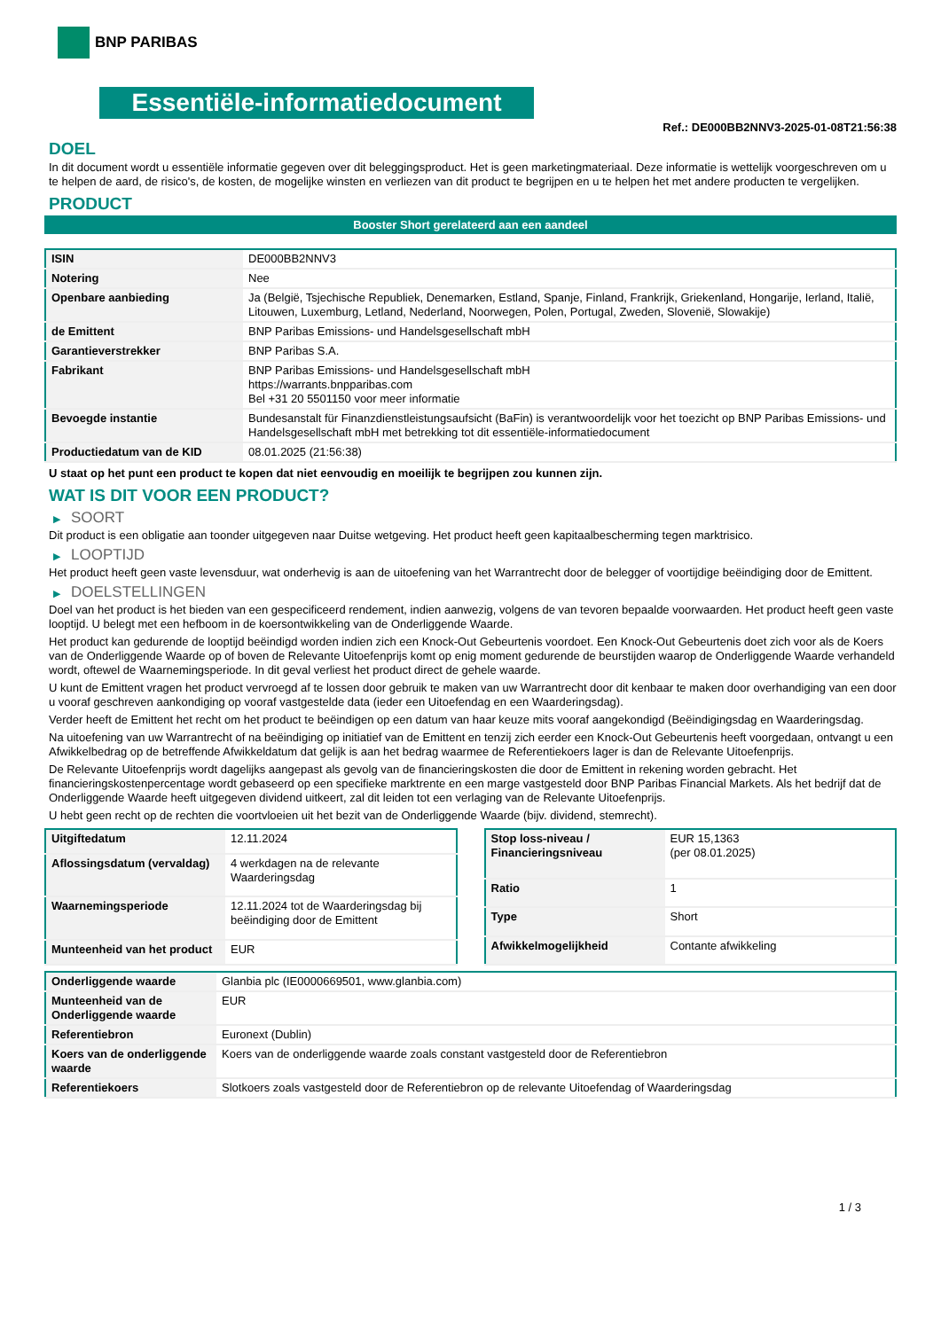BNP PARIBAS
Essentiële-informatiedocument
Ref.: DE000BB2NNV3-2025-01-08T21:56:38
DOEL
In dit document wordt u essentiële informatie gegeven over dit beleggingsproduct. Het is geen marketingmateriaal. Deze informatie is wettelijk voorgeschreven om u te helpen de aard, de risico's, de kosten, de mogelijke winsten en verliezen van dit product te begrijpen en u te helpen het met andere producten te vergelijken.
PRODUCT
Booster Short gerelateerd aan een aandeel
| ISIN | DE000BB2NNV3 |
| Notering | Nee |
| Openbare aanbieding | Ja (België, Tsjechische Republiek, Denemarken, Estland, Spanje, Finland, Frankrijk, Griekenland, Hongarije, Ierland, Italië, Litouwen, Luxemburg, Letland, Nederland, Noorwegen, Polen, Portugal, Zweden, Slovenië, Slowakije) |
| de Emittent | BNP Paribas Emissions- und Handelsgesellschaft mbH |
| Garantieverstrekker | BNP Paribas S.A. |
| Fabrikant | BNP Paribas Emissions- und Handelsgesellschaft mbH https://warrants.bnpparibas.com Bel +31 20 5501150 voor meer informatie |
| Bevoegde instantie | Bundesanstalt für Finanzdienstleistungsaufsicht (BaFin) is verantwoordelijk voor het toezicht op BNP Paribas Emissions- und Handelsgesellschaft mbH met betrekking tot dit essentiële-informatiedocument |
| Productiedatum van de KID | 08.01.2025 (21:56:38) |
U staat op het punt een product te kopen dat niet eenvoudig en moeilijk te begrijpen zou kunnen zijn.
WAT IS DIT VOOR EEN PRODUCT?
▶ SOORT
Dit product is een obligatie aan toonder uitgegeven naar Duitse wetgeving. Het product heeft geen kapitaalbescherming tegen marktrisico.
▶ LOOPTIJD
Het product heeft geen vaste levensduur, wat onderhevig is aan de uitoefening van het Warrantrecht door de belegger of voortijdige beëindiging door de Emittent.
▶ DOELSTELLINGEN
Doel van het product is het bieden van een gespecificeerd rendement, indien aanwezig, volgens de van tevoren bepaalde voorwaarden. Het product heeft geen vaste looptijd. U belegt met een hefboom in de koersontwikkeling van de Onderliggende Waarde.
Het product kan gedurende de looptijd beëindigd worden indien zich een Knock-Out Gebeurtenis voordoet. Een Knock-Out Gebeurtenis doet zich voor als de Koers van de Onderliggende Waarde op of boven de Relevante Uitoefenprijs komt op enig moment gedurende de beurstijden waarop de Onderliggende Waarde verhandeld wordt, oftewel de Waarnemingsperiode. In dit geval verliest het product direct de gehele waarde.
U kunt de Emittent vragen het product vervroegd af te lossen door gebruik te maken van uw Warrantrecht door dit kenbaar te maken door overhandiging van een door u vooraf geschreven aankondiging op vooraf vastgestelde data (ieder een Uitoefendag en een Waarderingsdag).
Verder heeft de Emittent het recht om het product te beëindigen op een datum van haar keuze mits vooraf aangekondigd (Beëindigingsdag en Waarderingsdag.
Na uitoefening van uw Warrantrecht of na beëindiging op initiatief van de Emittent en tenzij zich eerder een Knock-Out Gebeurtenis heeft voorgedaan, ontvangt u een Afwikkelbedrag op de betreffende Afwikkeldatum dat gelijk is aan het bedrag waarmee de Referentiekoers lager is dan de Relevante Uitoefenprijs.
De Relevante Uitoefenprijs wordt dagelijks aangepast als gevolg van de financieringskosten die door de Emittent in rekening worden gebracht. Het financieringskostenpercentage wordt gebaseerd op een specifieke marktrente en een marge vastgesteld door BNP Paribas Financial Markets. Als het bedrijf dat de Onderliggende Waarde heeft uitgegeven dividend uitkeert, zal dit leiden tot een verlaging van de Relevante Uitoefenprijs.
U hebt geen recht op de rechten die voortvloeien uit het bezit van de Onderliggende Waarde (bijv. dividend, stemrecht).
| Uitgiftedatum | 12.11.2024 |
| Aflossingsdatum (vervaldag) | 4 werkdagen na de relevante Waarderingsdag |
| Waarnemingsperiode | 12.11.2024 tot de Waarderingsdag bij beëindiging door de Emittent |
| Munteenheid van het product | EUR |
| Stop loss-niveau / Financieringsniveau | EUR 15,1363 (per 08.01.2025) |
| Ratio | 1 |
| Type | Short |
| Afwikkelmogelijkheid | Contante afwikkeling |
| Onderliggende waarde | Glanbia plc (IE0000669501, www.glanbia.com) |
| Munteenheid van de Onderliggende waarde | EUR |
| Referentiebron | Euronext (Dublin) |
| Koers van de onderliggende waarde | Koers van de onderliggende waarde zoals constant vastgesteld door de Referentiebron |
| Referentiekoers | Slotkoers zoals vastgesteld door de Referentiebron op de relevante Uitoefendag of Waarderingsdag |
1 / 3